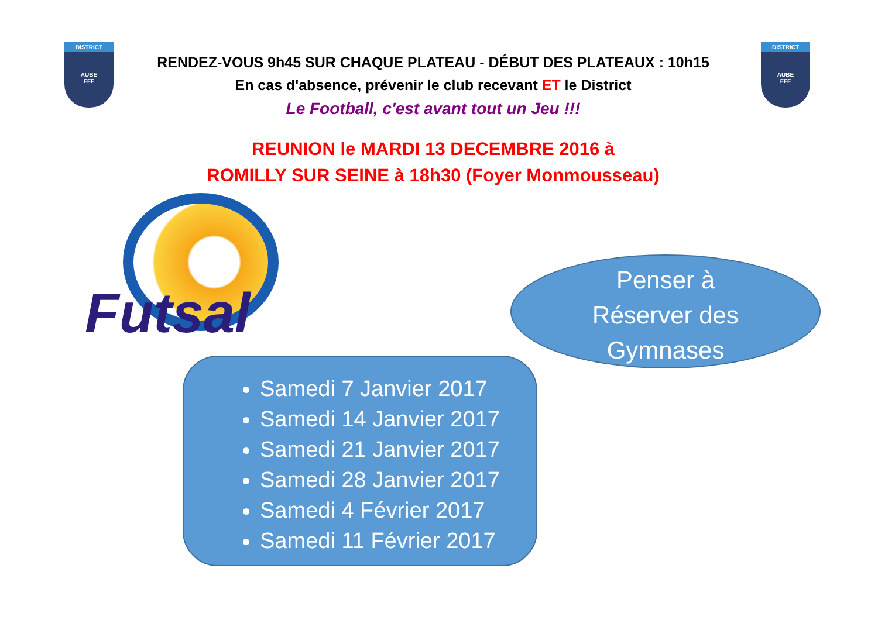DISTRICT
AUBE
FFF
DISTRICT
AUBE
FFF
RENDEZ-VOUS 9h45 SUR CHAQUE PLATEAU - DÉBUT DES PLATEAUX : 10h15
En cas d'absence, prévenir le club recevant ET le District
Le Football, c'est avant tout un Jeu !!!
REUNION le MARDI 13 DECEMBRE 2016 à
ROMILLY SUR SEINE à 18h30 (Foyer Monmousseau)
Futsal
Penser à
Réserver des
Gymnases
Samedi 7 Janvier 2017
Samedi 14 Janvier 2017
Samedi 21 Janvier 2017
Samedi 28 Janvier 2017
Samedi 4 Février 2017
Samedi 11 Février 2017